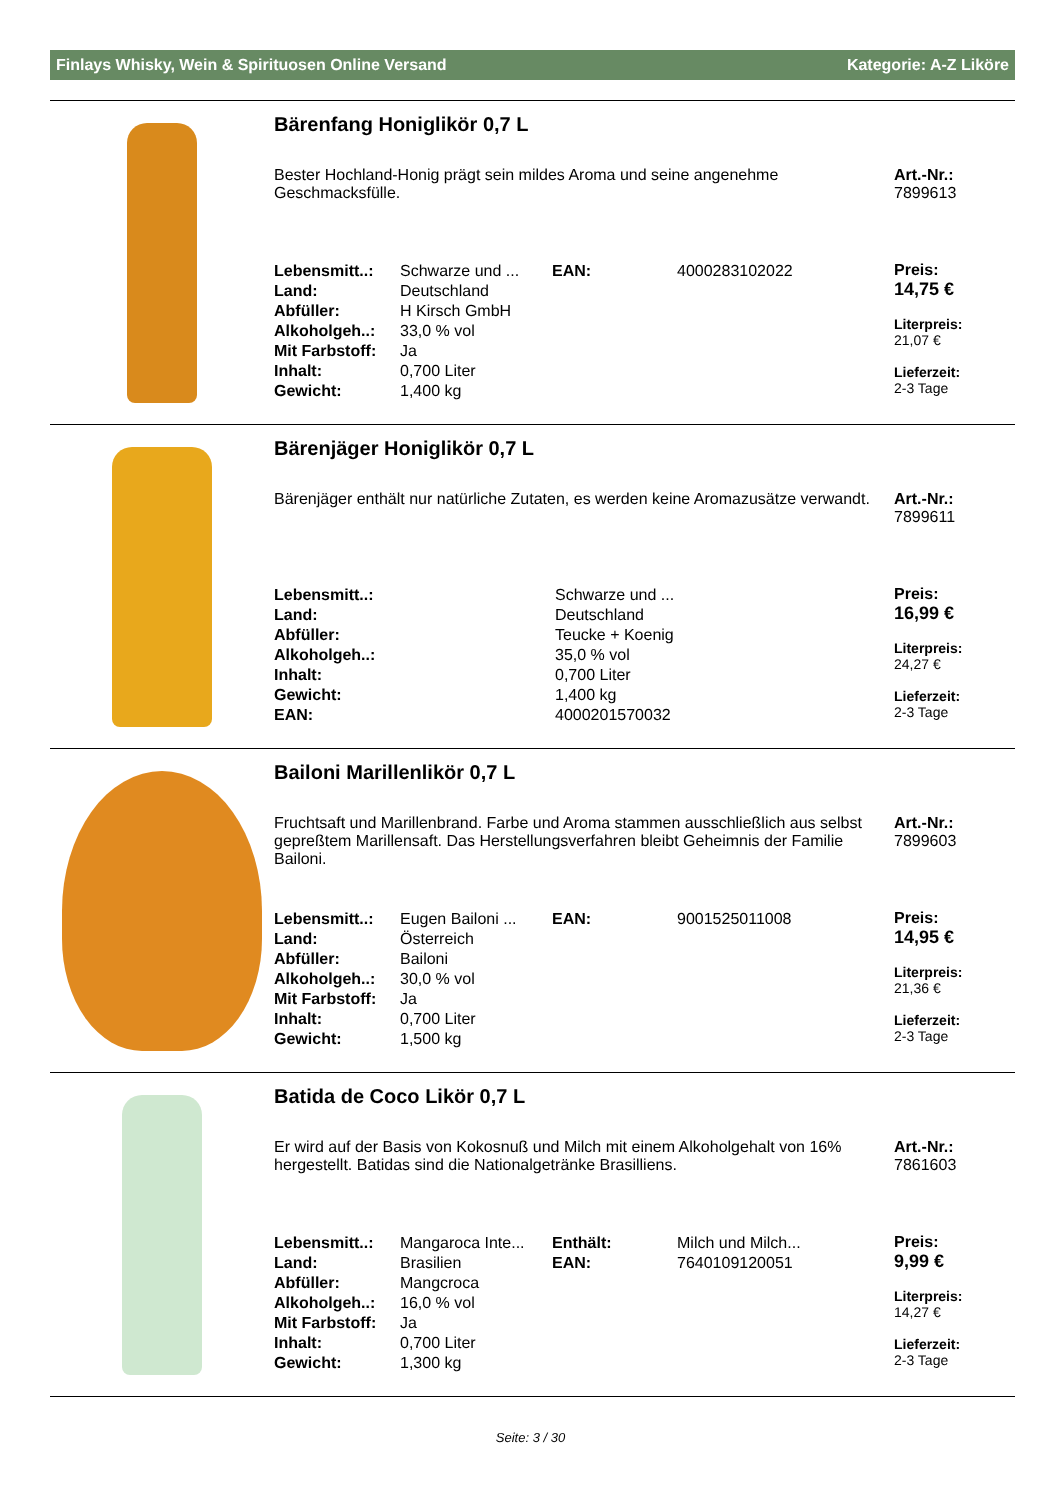Finlays Whisky, Wein & Spirituosen Online Versand Kategorie: A-Z Liköre
Bärenfang Honiglikör 0,7 L
Bester Hochland-Honig prägt sein mildes Aroma und seine angenehme Geschmacksfülle.
Art.-Nr.:
7899613
| Lebensmitt..: | Schwarze und ... | EAN: | 4000283102022 |
| Land: | Deutschland | | |
| Abfüller: | H Kirsch GmbH | | |
| Alkoholgeh..: | 33,0 % vol | | |
| Mit Farbstoff: | Ja | | |
| Inhalt: | 0,700 Liter | | |
| Gewicht: | 1,400 kg | | |
Preis:
14,75 €
Literpreis:
21,07 €
Lieferzeit:
2-3 Tage
Bärenjäger Honiglikör 0,7 L
Bärenjäger enthält nur natürliche Zutaten, es werden keine Aromazusätze verwandt.
Art.-Nr.:
7899611
| Lebensmitt..: | Schwarze und ... |
| Land: | Deutschland |
| Abfüller: | Teucke + Koenig |
| Alkoholgeh..: | 35,0 % vol |
| Inhalt: | 0,700 Liter |
| Gewicht: | 1,400 kg |
| EAN: | 4000201570032 |
Preis:
16,99 €
Literpreis:
24,27 €
Lieferzeit:
2-3 Tage
Bailoni Marillenlikör 0,7 L
Fruchtsaft und Marillenbrand. Farbe und Aroma stammen ausschließlich aus selbst gepreßtem Marillensaft. Das Herstellungsverfahren bleibt Geheimnis der Familie Bailoni.
Art.-Nr.:
7899603
| Lebensmitt..: | Eugen Bailoni ... | EAN: | 9001525011008 |
| Land: | Österreich | | |
| Abfüller: | Bailoni | | |
| Alkoholgeh..: | 30,0 % vol | | |
| Mit Farbstoff: | Ja | | |
| Inhalt: | 0,700 Liter | | |
| Gewicht: | 1,500 kg | | |
Preis:
14,95 €
Literpreis:
21,36 €
Lieferzeit:
2-3 Tage
Batida de Coco Likör 0,7 L
Er wird auf der Basis von Kokosnuß und Milch mit einem Alkoholgehalt von 16% hergestellt. Batidas sind die Nationalgetränke Brasilliens.
Art.-Nr.:
7861603
| Lebensmitt..: | Mangaroca Inte... | Enthält: | Milch und Milch... |
| Land: | Brasilien | EAN: | 7640109120051 |
| Abfüller: | Mangcroca | | |
| Alkoholgeh..: | 16,0 % vol | | |
| Mit Farbstoff: | Ja | | |
| Inhalt: | 0,700 Liter | | |
| Gewicht: | 1,300 kg | | |
Preis:
9,99 €
Literpreis:
14,27 €
Lieferzeit:
2-3 Tage
Seite: 3 / 30